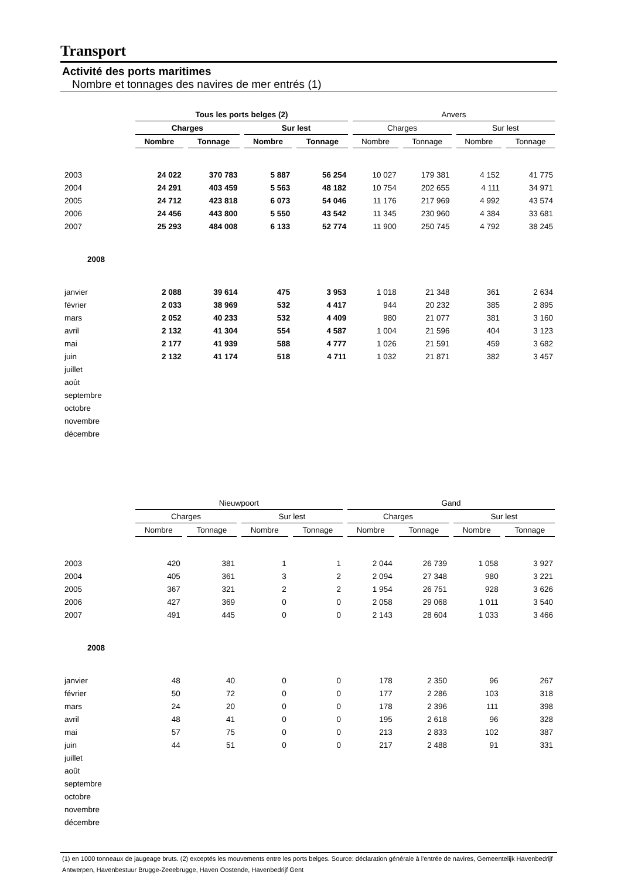Transport
Activité des ports maritimes
Nombre et tonnages des navires de mer entrés (1)
| | Tous les ports belges (2) | | | | Anvers | | | |
| --- | --- | --- | --- | --- | --- | --- | --- | --- |
| | Charges | | Sur lest | | Charges | | Sur lest | |
| | Nombre | Tonnage | Nombre | Tonnage | Nombre | Tonnage | Nombre | Tonnage |
| 2003 | 24 022 | 370 783 | 5 887 | 56 254 | 10 027 | 179 381 | 4 152 | 41 775 |
| 2004 | 24 291 | 403 459 | 5 563 | 48 182 | 10 754 | 202 655 | 4 111 | 34 971 |
| 2005 | 24 712 | 423 818 | 6 073 | 54 046 | 11 176 | 217 969 | 4 992 | 43 574 |
| 2006 | 24 456 | 443 800 | 5 550 | 43 542 | 11 345 | 230 960 | 4 384 | 33 681 |
| 2007 | 25 293 | 484 008 | 6 133 | 52 774 | 11 900 | 250 745 | 4 792 | 38 245 |
| 2008 | | | | | | | | |
| janvier | 2 088 | 39 614 | 475 | 3 953 | 1 018 | 21 348 | 361 | 2 634 |
| février | 2 033 | 38 969 | 532 | 4 417 | 944 | 20 232 | 385 | 2 895 |
| mars | 2 052 | 40 233 | 532 | 4 409 | 980 | 21 077 | 381 | 3 160 |
| avril | 2 132 | 41 304 | 554 | 4 587 | 1 004 | 21 596 | 404 | 3 123 |
| mai | 2 177 | 41 939 | 588 | 4 777 | 1 026 | 21 591 | 459 | 3 682 |
| juin | 2 132 | 41 174 | 518 | 4 711 | 1 032 | 21 871 | 382 | 3 457 |
| juillet | | | | | | | | |
| août | | | | | | | | |
| septembre | | | | | | | | |
| octobre | | | | | | | | |
| novembre | | | | | | | | |
| décembre | | | | | | | | |
| | Nieuwpoort | | | | Gand | | | |
| --- | --- | --- | --- | --- | --- | --- | --- | --- |
| | Charges | | Sur lest | | Charges | | Sur lest | |
| | Nombre | Tonnage | Nombre | Tonnage | Nombre | Tonnage | Nombre | Tonnage |
| 2003 | 420 | 381 | 1 | 1 | 2 044 | 26 739 | 1 058 | 3 927 |
| 2004 | 405 | 361 | 3 | 2 | 2 094 | 27 348 | 980 | 3 221 |
| 2005 | 367 | 321 | 2 | 2 | 1 954 | 26 751 | 928 | 3 626 |
| 2006 | 427 | 369 | 0 | 0 | 2 058 | 29 068 | 1 011 | 3 540 |
| 2007 | 491 | 445 | 0 | 0 | 2 143 | 28 604 | 1 033 | 3 466 |
| 2008 | | | | | | | | |
| janvier | 48 | 40 | 0 | 0 | 178 | 2 350 | 96 | 267 |
| février | 50 | 72 | 0 | 0 | 177 | 2 286 | 103 | 318 |
| mars | 24 | 20 | 0 | 0 | 178 | 2 396 | 111 | 398 |
| avril | 48 | 41 | 0 | 0 | 195 | 2 618 | 96 | 328 |
| mai | 57 | 75 | 0 | 0 | 213 | 2 833 | 102 | 387 |
| juin | 44 | 51 | 0 | 0 | 217 | 2 488 | 91 | 331 |
| juillet | | | | | | | | |
| août | | | | | | | | |
| septembre | | | | | | | | |
| octobre | | | | | | | | |
| novembre | | | | | | | | |
| décembre | | | | | | | | |
(1) en 1000 tonneaux de jaugeage bruts. (2) exceptés les mouvements entre les ports belges. Source: déclaration générale à l'entrée de navires, Gemeentelijk Havenbedrijf Antwerpen, Havenbestuur Brugge-Zeeebrugge, Haven Oostende, Havenbedrijf Gent